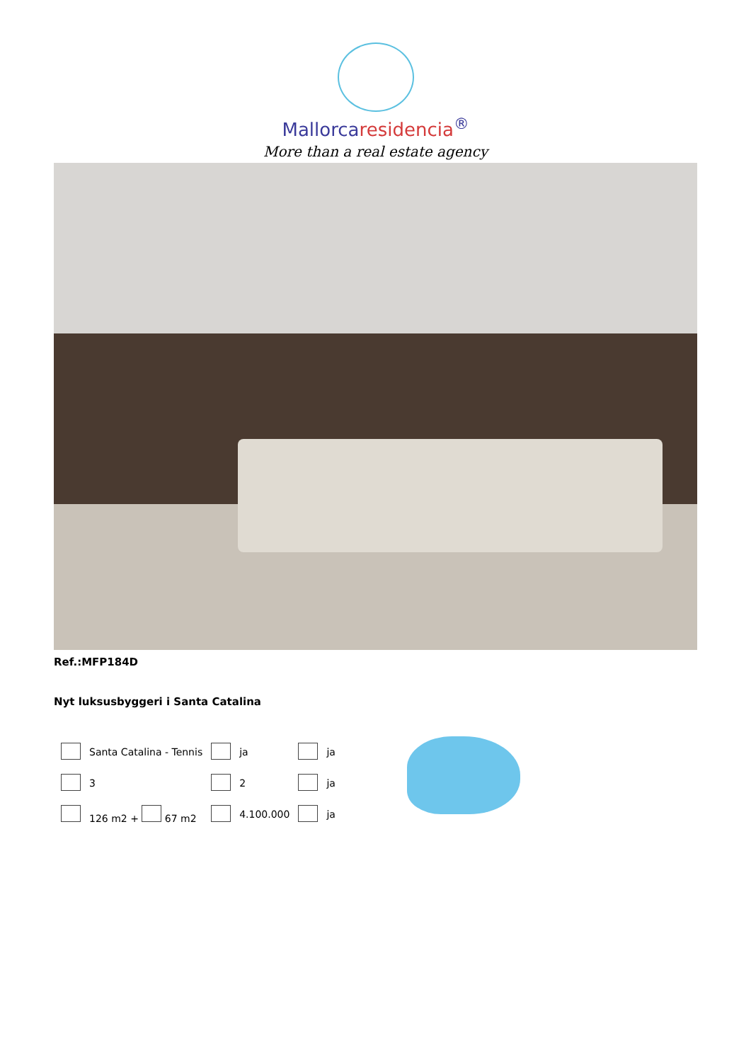Mallorcaresidencia<sup>®</sup>
More than a real estate agency
Ref.:MFP184D
Nyt luksusbyggeri i Santa Catalina
| | Santa Catalina - Tennis | | ja | | ja |
| | 3 | | 2 | | ja |
| | 126 m2 + 67 m2 | | 4.100.000 | | ja |